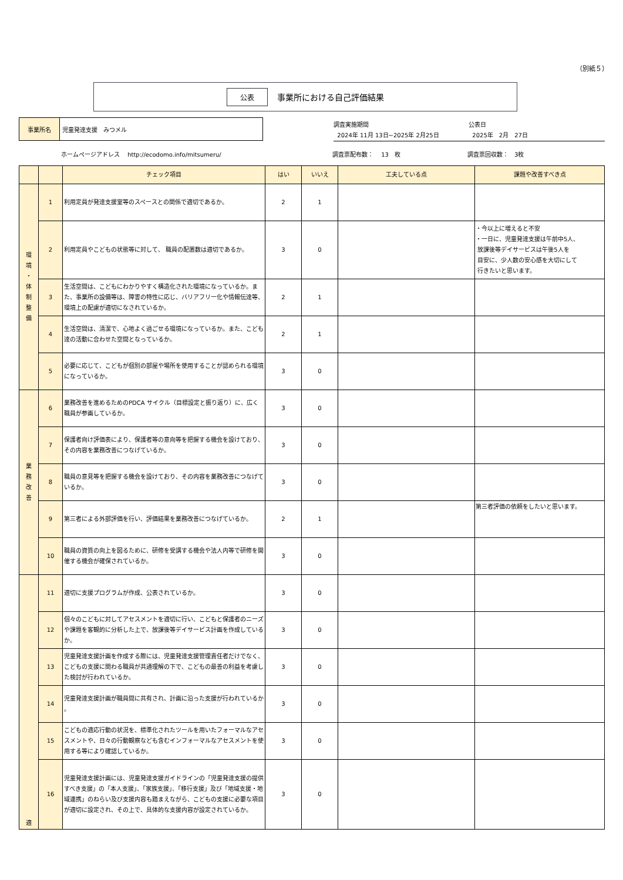（別紙５）
公表 事業所における自己評価結果
事業所名 児童発達支援　みつメル
調査実施期間
2024年 11月 13日~2025年 2月25日
公表日
2025年　2月　27日
ホームページアドレス　 http://ecodomo.info/mitsumeru/ 調査票配布数：　 13　枚 調査票回収数：　3枚
| | | チェック項目 | はい | いいえ | 工夫している点 | 課題や改善すべき点 |
| --- | --- | --- | --- | --- | --- | --- |
| 環 境 ・ 体 制 整 備 | 1 | 利用定員が発達支援室等のスペースとの関係で適切であるか。 | 2 | 1 | | |
| | 2 | 利用定員やこどもの状態等に対して、 職員の配置数は適切であるか。 | 3 | 0 | | ・今以上に増えると不安 ・一日に、児童発達支援は午前中5人、 放課後等デイサービスは午後5人を 目安に、少人数の安心感を大切にして 行きたいと思います。 |
| | 3 | 生活空間は、こどもにわかりやすく構造化された環境になっているか。また、事業所の設備等は、障害の特性に応じ、バリアフリー化や情報伝達等、環境上の配慮が適切になされているか。 | 2 | 1 | | |
| | 4 | 生活空間は、清潔で、心地よく過ごせる環境になっているか。また、こども達の活動に合わせた空間となっているか。 | 2 | 1 | | |
| | 5 | 必要に応じて、こどもが個別の部屋や場所を使用することが認められる環境になっているか。 | 3 | 0 | | |
| 業 務 改 善 | 6 | 業務改善を進めるためのPDCA サイクル（目標設定と振り返り）に、広く職員が参画しているか。 | 3 | 0 | | |
| | 7 | 保護者向け評価表により、保護者等の意向等を把握する機会を設けており、その内容を業務改善につなげているか。 | 3 | 0 | | |
| | 8 | 職員の意見等を把握する機会を設けており、その内容を業務改善につなげているか。 | 3 | 0 | | |
| | 9 | 第三者による外部評価を行い、評価結果を業務改善につなげているか。 | 2 | 1 | | 第三者評価の依頼をしたいと思います。 |
| | 10 | 職員の資質の向上を図るために、研修を受講する機会や法人内等で研修を開催する機会が確保されているか。 | 3 | 0 | | |
| 適 | 11 | 適切に支援プログラムが作成、公表されているか。 | 3 | 0 | | |
| | 12 | 個々のこどもに対してアセスメントを適切に行い、こどもと保護者のニーズや課題を客観的に分析した上で、放課後等デイサービス計画を作成しているか。 | 3 | 0 | | |
| | 13 | 児童発達支援計画を作成する際には、児童発達支援管理責任者だけでなく、こどもの支援に関わる職員が共通理解の下で、こどもの最善の利益を考慮した検討が行われているか。 | 3 | 0 | | |
| | 14 | 児童発達支援計画が職員間に共有され、計画に沿った支援が行われているか 。 | 3 | 0 | | |
| | 15 | こどもの適応行動の状況を、標準化されたツールを用いたフォーマルなアセスメントや、日々の行動観察なども含むインフォーマルなアセスメントを使用する等により確認しているか。 | 3 | 0 | | |
| | 16 | 児童発達支援計画には、児童発達支援ガイドラインの「児童発達支援の提供すべき支援」の「本人支援」、「家族支援」、「移行支援」及び「地域支援・地域連携」のねらい及び支援内容も踏まえながら、こどもの支援に必要な項目が適切に設定され、その上で、具体的な支援内容が設定されているか。 | 3 | 0 | | |